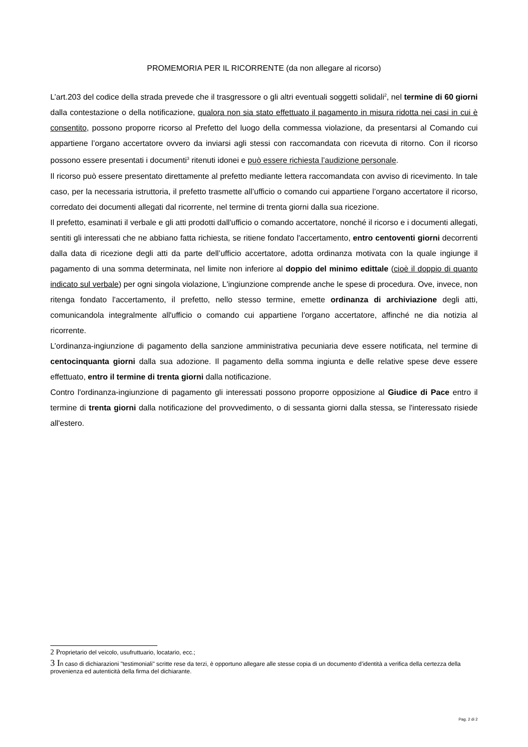PROMEMORIA PER IL RICORRENTE (da non allegare al ricorso)
L’art.203 del codice della strada prevede che il trasgressore o gli altri eventuali soggetti solidali<sup>2</sup>, nel termine di 60 giorni dalla contestazione o della notificazione, qualora non sia stato effettuato il pagamento in misura ridotta nei casi in cui è consentito, possono proporre ricorso al Prefetto del luogo della commessa violazione, da presentarsi al Comando cui appartiene l’organo accertatore ovvero da inviarsi agli stessi con raccomandata con ricevuta di ritorno. Con il ricorso possono essere presentati i documenti<sup>3</sup> ritenuti idonei e può essere richiesta l’audizione personale.
Il ricorso può essere presentato direttamente al prefetto mediante lettera raccomandata con avviso di ricevimento. In tale caso, per la necessaria istruttoria, il prefetto trasmette all’ufficio o comando cui appartiene l’organo accertatore il ricorso, corredato dei documenti allegati dal ricorrente, nel termine di trenta giorni dalla sua ricezione.
Il prefetto, esaminati il verbale e gli atti prodotti dall'ufficio o comando accertatore, nonché il ricorso e i documenti allegati, sentiti gli interessati che ne abbiano fatta richiesta, se ritiene fondato l'accertamento, entro centoventi giorni decorrenti dalla data di ricezione degli atti da parte dell’ufficio accertatore, adotta ordinanza motivata con la quale ingiunge il pagamento di una somma determinata, nel limite non inferiore al doppio del minimo edittale (cioè il doppio di quanto indicato sul verbale) per ogni singola violazione, L'ingiunzione comprende anche le spese di procedura. Ove, invece, non ritenga fondato l'accertamento, il prefetto, nello stesso termine, emette ordinanza di archiviazione degli atti, comunicandola integralmente all'ufficio o comando cui appartiene l'organo accertatore, affinché ne dia notizia al ricorrente.
L’ordinanza-ingiunzione di pagamento della sanzione amministrativa pecuniaria deve essere notificata, nel termine di centocinquanta giorni dalla sua adozione. Il pagamento della somma ingiunta e delle relative spese deve essere effettuato, entro il termine di trenta giorni dalla notificazione.
Contro l'ordinanza-ingiunzione di pagamento gli interessati possono proporre opposizione al Giudice di Pace entro il termine di trenta giorni dalla notificazione del provvedimento, o di sessanta giorni dalla stessa, se l'interessato risiede all'estero.
2 Proprietario del veicolo, usufruttuario, locatario, ecc.;
3 In caso di dichiarazioni "testimoniali" scritte rese da terzi, è opportuno allegare alle stesse copia di un documento d’identità a verifica della certezza della provenienza ed autenticità della firma del dichiarante.
Pag. 2 di 2